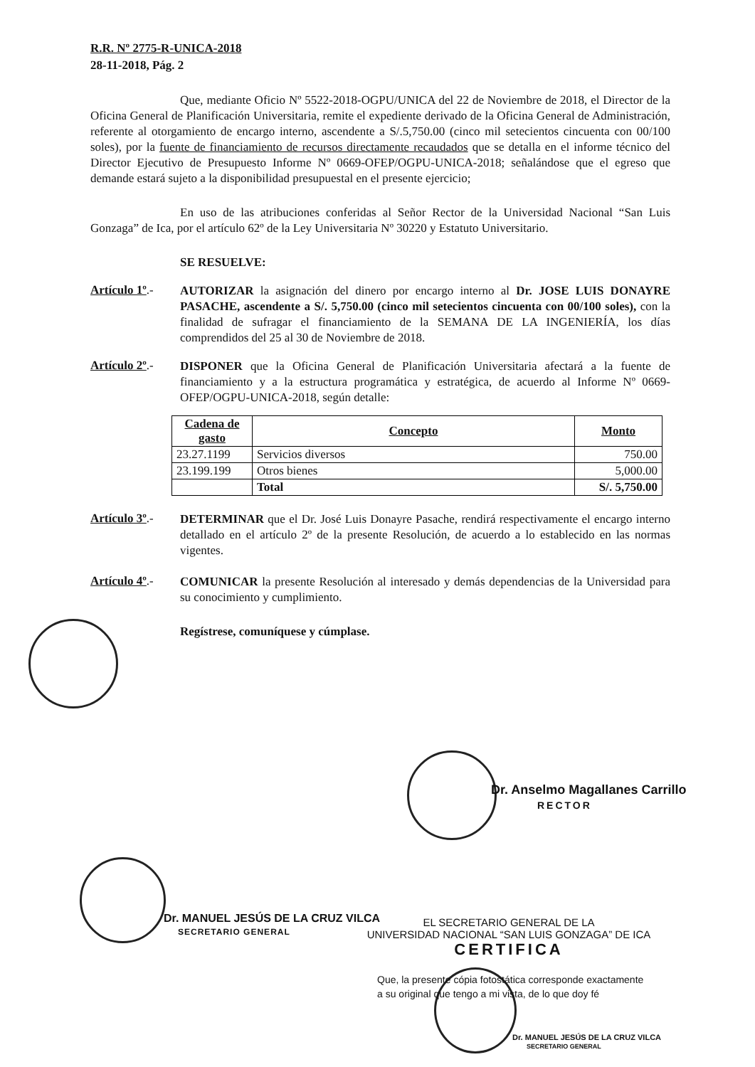R.R. Nº 2775-R-UNICA-2018
28-11-2018, Pág. 2
Que, mediante Oficio Nº 5522-2018-OGPU/UNICA del 22 de Noviembre de 2018, el Director de la Oficina General de Planificación Universitaria, remite el expediente derivado de la Oficina General de Administración, referente al otorgamiento de encargo interno, ascendente a S/.5,750.00 (cinco mil setecientos cincuenta con 00/100 soles), por la fuente de financiamiento de recursos directamente recaudados que se detalla en el informe técnico del Director Ejecutivo de Presupuesto Informe Nº 0669-OFEP/OGPU-UNICA-2018; señalándose que el egreso que demande estará sujeto a la disponibilidad presupuestal en el presente ejercicio;
En uso de las atribuciones conferidas al Señor Rector de la Universidad Nacional “San Luis Gonzaga” de Ica, por el artículo 62º de la Ley Universitaria Nº 30220 y Estatuto Universitario.
SE RESUELVE:
Artículo 1º.-
AUTORIZAR la asignación del dinero por encargo interno al Dr. JOSE LUIS DONAYRE PASACHE, ascendente a S/. 5,750.00 (cinco mil setecientos cincuenta con 00/100 soles), con la finalidad de sufragar el financiamiento de la SEMANA DE LA INGENIERÍA, los días comprendidos del 25 al 30 de Noviembre de 2018.
Artículo 2º.-
DISPONER que la Oficina General de Planificación Universitaria afectará a la fuente de financiamiento y a la estructura programática y estratégica, de acuerdo al Informe Nº 0669-OFEP/OGPU-UNICA-2018, según detalle:
| Cadena de gasto | Concepto | Monto |
| --- | --- | --- |
| 23.27.1199 | Servicios diversos | 750.00 |
| 23.199.199 | Otros bienes | 5,000.00 |
| | Total | S/. 5,750.00 |
Artículo 3º.-
DETERMINAR que el Dr. José Luis Donayre Pasache, rendirá respectivamente el encargo interno detallado en el artículo 2º de la presente Resolución, de acuerdo a lo establecido en las normas vigentes.
Artículo 4º.-
COMUNICAR la presente Resolución al interesado y demás dependencias de la Universidad para su conocimiento y cumplimiento.
Regístrese, comuníquese y cúmplase.
Dr. Anselmo Magallanes Carrillo
RECTOR
Dr. MANUEL JESÚS DE LA CRUZ VILCA
SECRETARIO GENERAL
EL SECRETARIO GENERAL DE LA
UNIVERSIDAD NACIONAL “SAN LUIS GONZAGA” DE ICA
CERTIFICA
Que, la presente cópia fotostática corresponde exactamente
a su original que tengo a mi vista, de lo que doy fé
Dr. MANUEL JESÚS DE LA CRUZ VILCA
SECRETARIO GENERAL